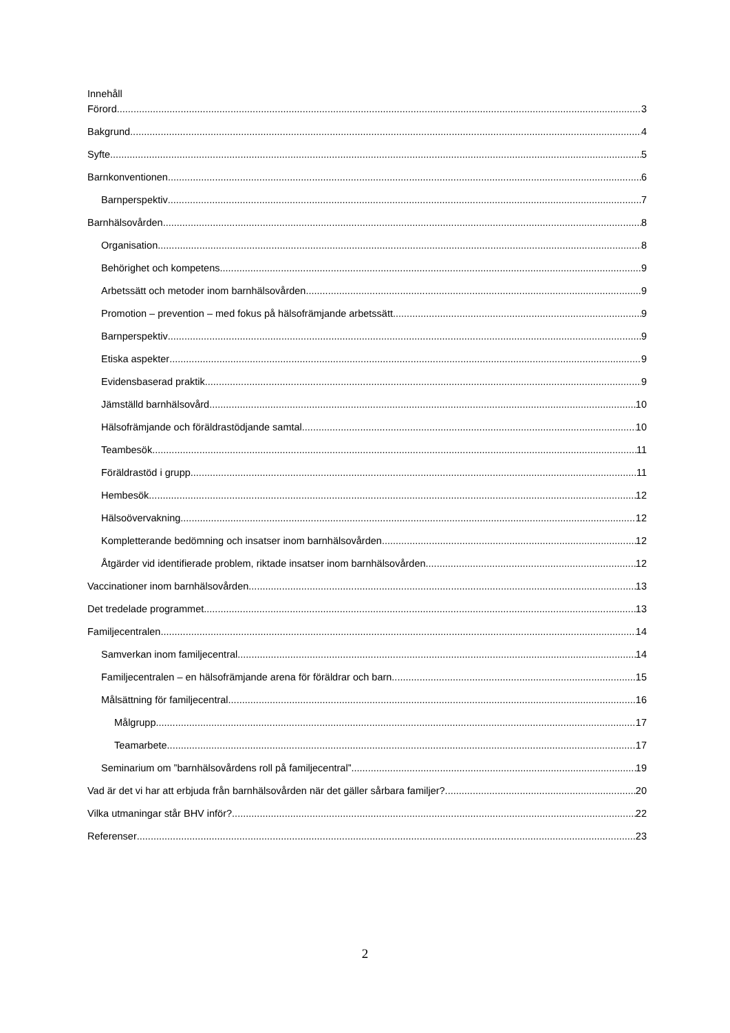Innehåll
Förord 3
Bakgrund 4
Syfte 5
Barnkonventionen 6
Barnperspektiv 7
Barnhälsovården 8
Organisation 8
Behörighet och kompetens 9
Arbetssätt och metoder inom barnhälsovården 9
Promotion – prevention – med fokus på hälsofrämjande arbetssätt 9
Barnperspektiv 9
Etiska aspekter 9
Evidensbaserad praktik 9
Jämställd barnhälsovård 10
Hälsofrämjande och föräldrastödjande samtal 10
Teambesök 11
Föräldrastöd i grupp 11
Hembesök 12
Hälsoövervakning 12
Kompletterande bedömning och insatser inom barnhälsovården 12
Åtgärder vid identifierade problem, riktade insatser inom barnhälsovården 12
Vaccinationer inom barnhälsovården 13
Det tredelade programmet 13
Familjecentralen 14
Samverkan inom familjecentral 14
Familjecentralen – en hälsofrämjande arena för föräldrar och barn 15
Målsättning för familjecentral 16
Målgrupp 17
Teamarbete 17
Seminarium om ”barnhälsovårdens roll på familjecentral” 19
Vad är det vi har att erbjuda från barnhälsovården när det gäller sårbara familjer? 20
Vilka utmaningar står BHV inför? 22
Referenser 23
2